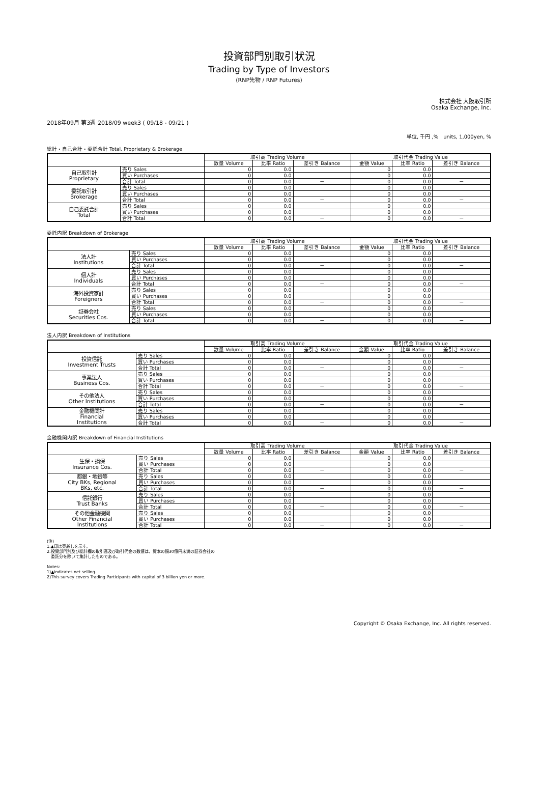投資部門別取引状況
Trading by Type of Investors
(RNP先物 / RNP Futures)
株式会社 大阪取引所
Osaka Exchange, Inc.
2018年09月 第3週 2018/09 week3 ( 09/18 - 09/21 )
単位, 千円 ,%　units, 1,000yen, %
総計・自己合計・委託合計 Total, Proprietary & Brokerage
| | | 取引高 Trading Volume | | | 取引代金 Trading Value | | |
| --- | --- | --- | --- | --- | --- | --- | --- |
| | | 数量 Volume | 比率 Ratio | 差引き Balance | 金額 Value | 比率 Ratio | 差引き Balance |
| 自己取引計 Proprietary | 売り Sales | 0 | 0.0 | | 0 | 0.0 | |
| | 買い Purchases | 0 | 0.0 | | 0 | 0.0 | |
| | 合計 Total | 0 | 0.0 | － | 0 | 0.0 | － |
| 委託取引計 Brokerage | 売り Sales | 0 | 0.0 | | 0 | 0.0 | |
| | 買い Purchases | 0 | 0.0 | | 0 | 0.0 | |
| | 合計 Total | 0 | 0.0 | － | 0 | 0.0 | － |
| 自己委託合計 Total | 売り Sales | 0 | 0.0 | | 0 | 0.0 | |
| | 買い Purchases | 0 | 0.0 | | 0 | 0.0 | |
| | 合計 Total | 0 | 0.0 | － | 0 | 0.0 | － |
委託内訳 Breakdown of Brokerage
| | | 取引高 Trading Volume | | | 取引代金 Trading Value | | |
| --- | --- | --- | --- | --- | --- | --- | --- |
| | | 数量 Volume | 比率 Ratio | 差引き Balance | 金額 Value | 比率 Ratio | 差引き Balance |
| 法人計 Institutions | 売り Sales | 0 | 0.0 | | 0 | 0.0 | |
| | 買い Purchases | 0 | 0.0 | | 0 | 0.0 | |
| | 合計 Total | 0 | 0.0 | － | 0 | 0.0 | － |
| 個人計 Individuals | 売り Sales | 0 | 0.0 | | 0 | 0.0 | |
| | 買い Purchases | 0 | 0.0 | | 0 | 0.0 | |
| | 合計 Total | 0 | 0.0 | － | 0 | 0.0 | － |
| 海外投資家計 Foreigners | 売り Sales | 0 | 0.0 | | 0 | 0.0 | |
| | 買い Purchases | 0 | 0.0 | | 0 | 0.0 | |
| | 合計 Total | 0 | 0.0 | － | 0 | 0.0 | － |
| 証券会社 Securities Cos. | 売り Sales | 0 | 0.0 | | 0 | 0.0 | |
| | 買い Purchases | 0 | 0.0 | | 0 | 0.0 | |
| | 合計 Total | 0 | 0.0 | － | 0 | 0.0 | － |
法人内訳 Breakdown of Institutions
| | | 取引高 Trading Volume | | | 取引代金 Trading Value | | |
| --- | --- | --- | --- | --- | --- | --- | --- |
| | | 数量 Volume | 比率 Ratio | 差引き Balance | 金額 Value | 比率 Ratio | 差引き Balance |
| 投資信託 Investment Trusts | 売り Sales | 0 | 0.0 | | 0 | 0.0 | |
| | 買い Purchases | 0 | 0.0 | | 0 | 0.0 | |
| | 合計 Total | 0 | 0.0 | － | 0 | 0.0 | － |
| 事業法人 Business Cos. | 売り Sales | 0 | 0.0 | | 0 | 0.0 | |
| | 買い Purchases | 0 | 0.0 | | 0 | 0.0 | |
| | 合計 Total | 0 | 0.0 | － | 0 | 0.0 | － |
| その他法人 Other Institutions | 売り Sales | 0 | 0.0 | | 0 | 0.0 | |
| | 買い Purchases | 0 | 0.0 | | 0 | 0.0 | |
| | 合計 Total | 0 | 0.0 | － | 0 | 0.0 | － |
| 金融機関計 Financial Institutions | 売り Sales | 0 | 0.0 | | 0 | 0.0 | |
| | 買い Purchases | 0 | 0.0 | | 0 | 0.0 | |
| | 合計 Total | 0 | 0.0 | － | 0 | 0.0 | － |
金融機関内訳 Breakdown of Financial Institutions
| | | 取引高 Trading Volume | | | 取引代金 Trading Value | | |
| --- | --- | --- | --- | --- | --- | --- | --- |
| | | 数量 Volume | 比率 Ratio | 差引き Balance | 金額 Value | 比率 Ratio | 差引き Balance |
| 生保・損保 Insurance Cos. | 売り Sales | 0 | 0.0 | | 0 | 0.0 | |
| | 買い Purchases | 0 | 0.0 | | 0 | 0.0 | |
| | 合計 Total | 0 | 0.0 | － | 0 | 0.0 | － |
| 都銀・地銀等 City BKs, Regional BKs, etc. | 売り Sales | 0 | 0.0 | | 0 | 0.0 | |
| | 買い Purchases | 0 | 0.0 | | 0 | 0.0 | |
| | 合計 Total | 0 | 0.0 | － | 0 | 0.0 | － |
| 信託銀行 Trust Banks | 売り Sales | 0 | 0.0 | | 0 | 0.0 | |
| | 買い Purchases | 0 | 0.0 | | 0 | 0.0 | |
| | 合計 Total | 0 | 0.0 | － | 0 | 0.0 | － |
| その他金融機関 Other Financial Institutions | 売り Sales | 0 | 0.0 | | 0 | 0.0 | |
| | 買い Purchases | 0 | 0.0 | | 0 | 0.0 | |
| | 合計 Total | 0 | 0.0 | － | 0 | 0.0 | － |
(注)
1.▲印は売越しを示す。
2.投資部門別及び総計欄の取引高及び取引代金の数値は、資本の額30億円未満の証券会社の
　委託分を除いて集計したものである。
Notes:
1)▲indicates net selling.
2)This survey covers Trading Participants with capital of 3 billion yen or more.
Copyright © Osaka Exchange, Inc. All rights reserved.